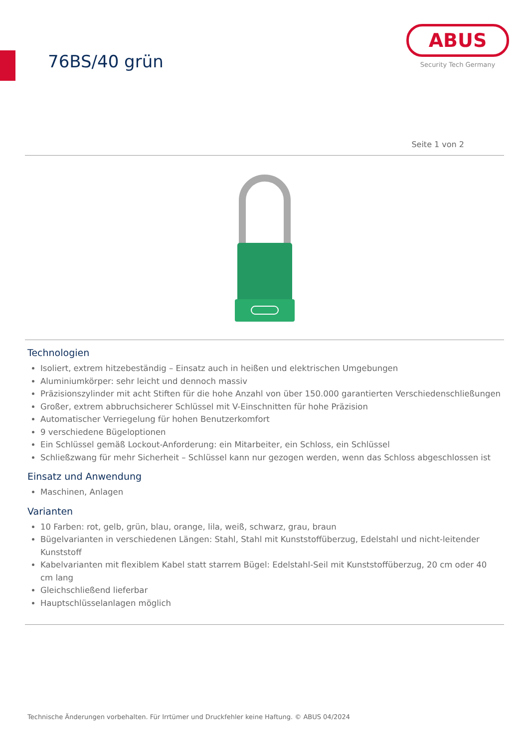76BS/40 grün
ABUS
Security Tech Germany
Seite 1 von 2
Technologien
Isoliert, extrem hitzebeständig – Einsatz auch in heißen und elektrischen Umgebungen
Aluminiumkörper: sehr leicht und dennoch massiv
Präzisionszylinder mit acht Stiften für die hohe Anzahl von über 150.000 garantierten Verschiedenschließungen
Großer, extrem abbruchsicherer Schlüssel mit V-Einschnitten für hohe Präzision
Automatischer Verriegelung für hohen Benutzerkomfort
9 verschiedene Bügeloptionen
Ein Schlüssel gemäß Lockout-Anforderung: ein Mitarbeiter, ein Schloss, ein Schlüssel
Schließzwang für mehr Sicherheit – Schlüssel kann nur gezogen werden, wenn das Schloss abgeschlossen ist
Einsatz und Anwendung
Maschinen, Anlagen
Varianten
10 Farben: rot, gelb, grün, blau, orange, lila, weiß, schwarz, grau, braun
Bügelvarianten in verschiedenen Längen: Stahl, Stahl mit Kunststoffüberzug, Edelstahl und nicht-leitender Kunststoff
Kabelvarianten mit flexiblem Kabel statt starrem Bügel: Edelstahl-Seil mit Kunststoffüberzug, 20 cm oder 40 cm lang
Gleichschließend lieferbar
Hauptschlüsselanlagen möglich
Technische Änderungen vorbehalten. Für Irrtümer und Druckfehler keine Haftung. © ABUS 04/2024